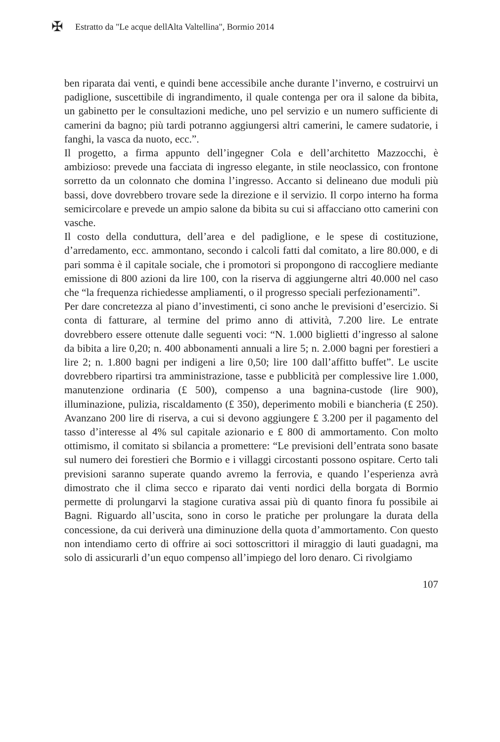✠
Estratto da "Le acque dellAlta Valtellina", Bormio 2014
ben riparata dai venti, e quindi bene accessibile anche durante l’inverno, e costruirvi un padiglione, suscettibile di ingrandimento, il quale contenga per ora il salone da bibita, un gabinetto per le consultazioni mediche, uno pel servizio e un numero sufficiente di camerini da bagno; più tardi potranno aggiungersi altri camerini, le camere sudatorie, i fanghi, la vasca da nuoto, ecc.”.
Il progetto, a firma appunto dell’ingegner Cola e dell’architetto Mazzocchi, è ambizioso: prevede una facciata di ingresso elegante, in stile neoclassico, con frontone sorretto da un colonnato che domina l’ingresso. Accanto si delineano due moduli più bassi, dove dovrebbero trovare sede la direzione e il servizio. Il corpo interno ha forma semicircolare e prevede un ampio salone da bibita su cui si affacciano otto camerini con vasche.
Il costo della conduttura, dell’area e del padiglione, e le spese di costituzione, d’arredamento, ecc. ammontano, secondo i calcoli fatti dal comitato, a lire 80.000, e di pari somma è il capitale sociale, che i promotori si propongono di raccogliere mediante emissione di 800 azioni da lire 100, con la riserva di aggiungerne altri 40.000 nel caso che “la frequenza richiedesse ampliamenti, o il progresso speciali perfezionamenti”.
Per dare concretezza al piano d’investimenti, ci sono anche le previsioni d’esercizio. Si conta di fatturare, al termine del primo anno di attività, 7.200 lire. Le entrate dovrebbero essere ottenute dalle seguenti voci: “N. 1.000 biglietti d’ingresso al salone da bibita a lire 0,20; n. 400 abbonamenti annuali a lire 5; n. 2.000 bagni per forestieri a lire 2; n. 1.800 bagni per indigeni a lire 0,50; lire 100 dall’affitto buffet”. Le uscite dovrebbero ripartirsi tra amministrazione, tasse e pubblicità per complessive lire 1.000, manutenzione ordinaria (£ 500), compenso a una bagnina-custode (lire 900), illuminazione, pulizia, riscaldamento (£ 350), deperimento mobili e biancheria (£ 250). Avanzano 200 lire di riserva, a cui si devono aggiungere £ 3.200 per il pagamento del tasso d’interesse al 4% sul capitale azionario e £ 800 di ammortamento. Con molto ottimismo, il comitato si sbilancia a promettere: “Le previsioni dell’entrata sono basate sul numero dei forestieri che Bormio e i villaggi circostanti possono ospitare. Certo tali previsioni saranno superate quando avremo la ferrovia, e quando l’esperienza avrà dimostrato che il clima secco e riparato dai venti nordici della borgata di Bormio permette di prolungarvi la stagione curativa assai più di quanto finora fu possibile ai Bagni. Riguardo all’uscita, sono in corso le pratiche per prolungare la durata della concessione, da cui deriverà una diminuzione della quota d’ammortamento. Con questo non intendiamo certo di offrire ai soci sottoscrittori il miraggio di lauti guadagni, ma solo di assicurarli d’un equo compenso all’impiego del loro denaro. Ci rivolgiamo
107